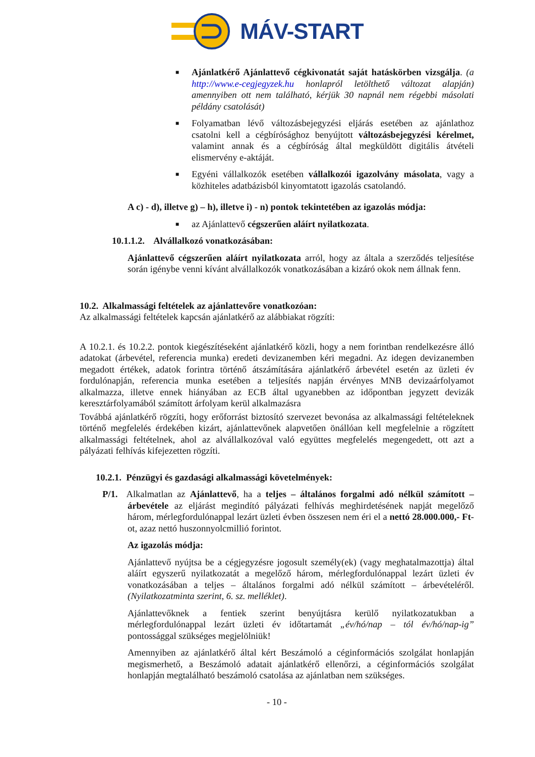MÁV-START
■
Ajánlatkérő Ajánlattevő cégkivonatát saját hatáskörben vizsgálja. (a http://www.e-cegjegyzek.hu honlapról letölthető változat alapján) amennyiben ott nem található, kérjük 30 napnál nem régebbi másolati példány csatolását)
■
Folyamatban lévő változásbejegyzési eljárás esetében az ajánlathoz csatolni kell a cégbírósághoz benyújtott változásbejegyzési kérelmet, valamint annak és a cégbíróság által megküldött digitális átvételi elismervény e-aktáját.
■
Egyéni vállalkozók esetében vállalkozói igazolvány másolata, vagy a közhiteles adatbázisból kinyomtatott igazolás csatolandó.
A c) - d), illetve g) – h), illetve i) - n) pontok tekintetében az igazolás módja:
■
az Ajánlattevő cégszerűen aláírt nyilatkozata.
10.1.1.2. Alvállalkozó vonatkozásában:
Ajánlattevő cégszerűen aláírt nyilatkozata arról, hogy az általa a szerződés teljesítése során igénybe venni kívánt alvállalkozók vonatkozásában a kizáró okok nem állnak fenn.
10.2. Alkalmassági feltételek az ajánlattevőre vonatkozóan:
Az alkalmassági feltételek kapcsán ajánlatkérő az alábbiakat rögzíti:
A 10.2.1. és 10.2.2. pontok kiegészítéseként ajánlatkérő közli, hogy a nem forintban rendelkezésre álló adatokat (árbevétel, referencia munka) eredeti devizanemben kéri megadni. Az idegen devizanemben megadott értékek, adatok forintra történő átszámítására ajánlatkérő árbevétel esetén az üzleti év fordulónapján, referencia munka esetében a teljesítés napján érvényes MNB devizaárfolyamot alkalmazza, illetve ennek hiányában az ECB által ugyanebben az időpontban jegyzett devizák keresztárfolyamából számított árfolyam kerül alkalmazásra
Továbbá ajánlatkérő rögzíti, hogy erőforrást biztosító szervezet bevonása az alkalmassági feltételeknek történő megfelelés érdekében kizárt, ajánlattevőnek alapvetően önállóan kell megfelelnie a rögzített alkalmassági feltételnek, ahol az alvállalkozóval való együttes megfelelés megengedett, ott azt a pályázati felhívás kifejezetten rögzíti.
10.2.1. Pénzügyi és gazdasági alkalmassági követelmények:
P/1. Alkalmatlan az Ajánlattevő, ha a teljes – általános forgalmi adó nélkül számított – árbevétele az eljárást megindító pályázati felhívás meghirdetésének napját megelőző három, mérlegfordulónappal lezárt üzleti évben összesen nem éri el a nettó 28.000.000,- Ft-ot, azaz nettó huszonnyolcmillió forintot.
Az igazolás módja:
Ajánlattevő nyújtsa be a cégjegyzésre jogosult személy(ek) (vagy meghatalmazottja) által aláírt egyszerű nyilatkozatát a megelőző három, mérlegfordulónappal lezárt üzleti év vonatkozásában a teljes – általános forgalmi adó nélkül számított – árbevételéről. (Nyilatkozatminta szerint, 6. sz. melléklet).
Ajánlattevőknek a fentiek szerint benyújtásra kerülő nyilatkozatukban a mérlegfordulónappal lezárt üzleti év időtartamát „év/hó/nap – tól év/hó/nap-ig” pontossággal szükséges megjelölniük!
Amennyiben az ajánlatkérő által kért Beszámoló a céginformációs szolgálat honlapján megismerhető, a Beszámoló adatait ajánlatkérő ellenőrzi, a céginformációs szolgálat honlapján megtalálható beszámoló csatolása az ajánlatban nem szükséges.
- 10 -